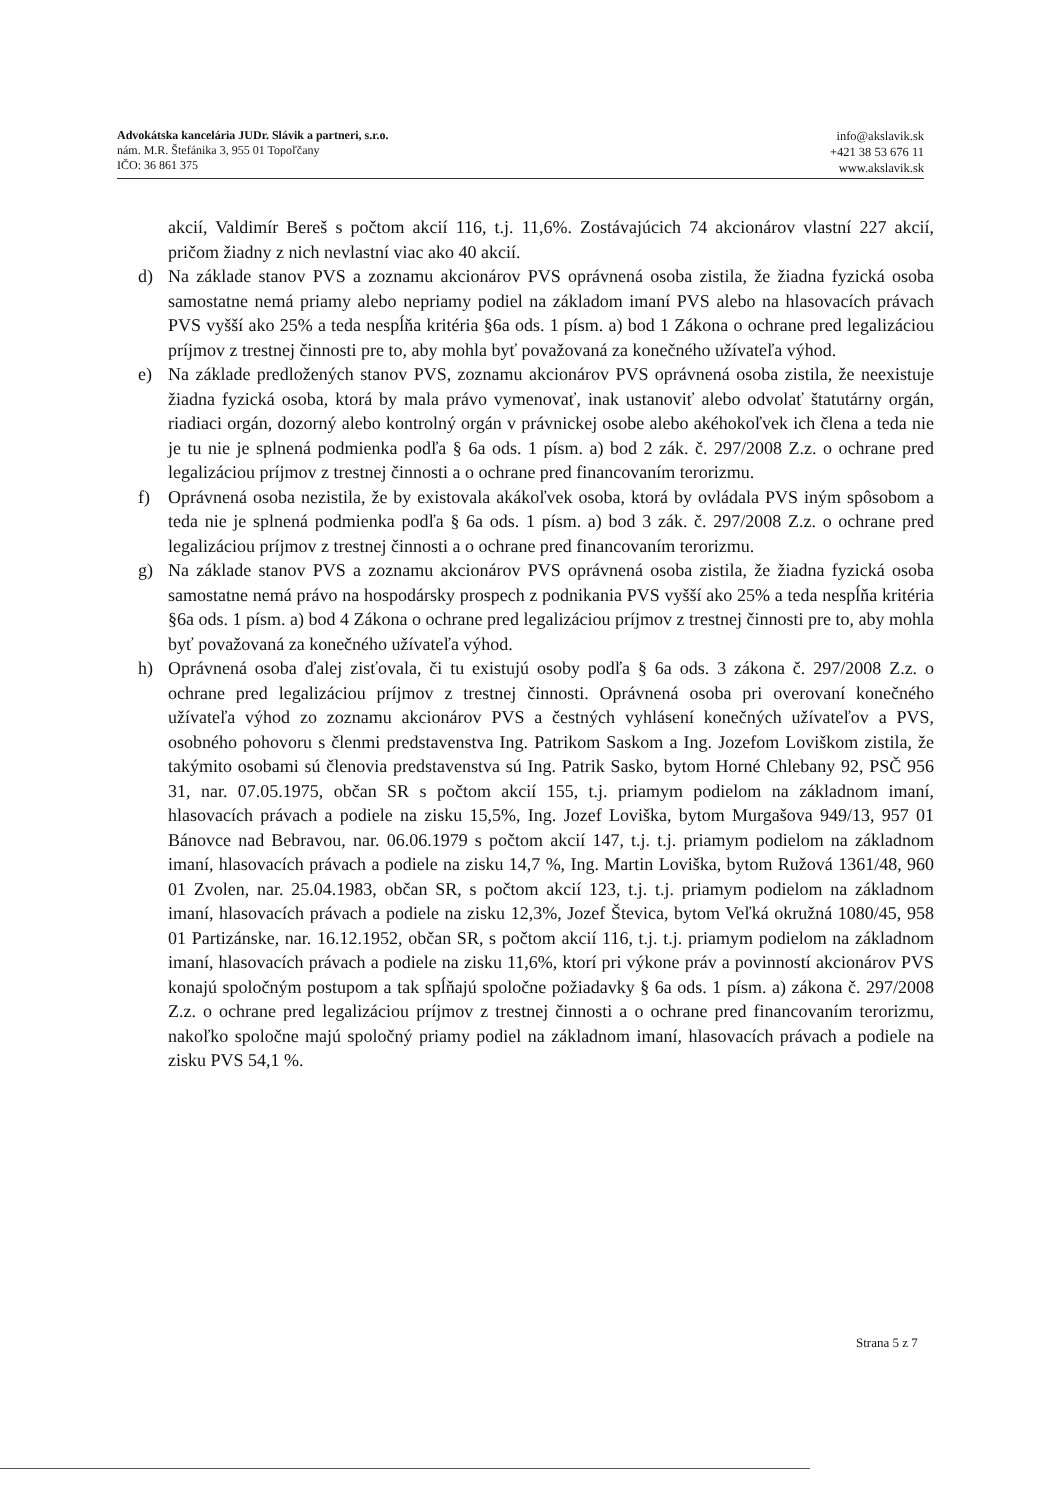Advokátska kancelária JUDr. Slávik a partneri, s.r.o.
nám. M.R. Štefánika 3, 955 01 Topoľčany
IČO: 36 861 375
info@akslavik.sk
+421 38 53 676 11
www.akslavik.sk
akcií, Valdimír Bereš s počtom akcií 116, t.j. 11,6%. Zostávajúcich 74 akcionárov vlastní 227 akcií, pričom žiadny z nich nevlastní viac ako 40 akcií.
d) Na základe stanov PVS a zoznamu akcionárov PVS oprávnená osoba zistila, že žiadna fyzická osoba samostatne nemá priamy alebo nepriamy podiel na základom imaní PVS alebo na hlasovacích právach PVS vyšší ako 25% a teda nespĺňa kritéria §6a ods. 1 písm. a) bod 1 Zákona o ochrane pred legalizáciou príjmov z trestnej činnosti pre to, aby mohla byť považovaná za konečného užívateľa výhod.
e) Na základe predložených stanov PVS, zoznamu akcionárov PVS oprávnená osoba zistila, že neexistuje žiadna fyzická osoba, ktorá by mala právo vymenovať, inak ustanoviť alebo odvolať štatutárny orgán, riadiaci orgán, dozorný alebo kontrolný orgán v právnickej osobe alebo akéhokoľvek ich člena a teda nie je tu nie je splnená podmienka podľa § 6a ods. 1 písm. a) bod 2 zák. č. 297/2008 Z.z. o ochrane pred legalizáciou príjmov z trestnej činnosti a o ochrane pred financovaním terorizmu.
f) Oprávnená osoba nezistila, že by existovala akákoľvek osoba, ktorá by ovládala PVS iným spôsobom a teda nie je splnená podmienka podľa § 6a ods. 1 písm. a) bod 3 zák. č. 297/2008 Z.z. o ochrane pred legalizáciou príjmov z trestnej činnosti a o ochrane pred financovaním terorizmu.
g) Na základe stanov PVS a zoznamu akcionárov PVS oprávnená osoba zistila, že žiadna fyzická osoba samostatne nemá právo na hospodársky prospech z podnikania PVS vyšší ako 25% a teda nespĺňa kritéria §6a ods. 1 písm. a) bod 4 Zákona o ochrane pred legalizáciou príjmov z trestnej činnosti pre to, aby mohla byť považovaná za konečného užívateľa výhod.
h) Oprávnená osoba ďalej zisťovala, či tu existujú osoby podľa § 6a ods. 3 zákona č. 297/2008 Z.z. o ochrane pred legalizáciou príjmov z trestnej činnosti. Oprávnená osoba pri overovaní konečného užívateľa výhod zo zoznamu akcionárov PVS a čestných vyhlásení konečných užívateľov a PVS, osobného pohovoru s členmi predstavenstva Ing. Patrikom Saskom a Ing. Jozefom Loviškom zistila, že takýmito osobami sú členovia predstavenstva sú Ing. Patrik Sasko, bytom Horné Chlebany 92, PSČ 956 31, nar. 07.05.1975, občan SR s počtom akcií 155, t.j. priamym podielom na základnom imaní, hlasovacích právach a podiele na zisku 15,5%, Ing. Jozef Loviška, bytom Murgašova 949/13, 957 01 Bánovce nad Bebravou, nar. 06.06.1979 s počtom akcií 147, t.j. t.j. priamym podielom na základnom imaní, hlasovacích právach a podiele na zisku 14,7 %, Ing. Martin Loviška, bytom Ružová 1361/48, 960 01 Zvolen, nar. 25.04.1983, občan SR, s počtom akcií 123, t.j. t.j. priamym podielom na základnom imaní, hlasovacích právach a podiele na zisku 12,3%, Jozef Števica, bytom Veľká okružná 1080/45, 958 01 Partizánske, nar. 16.12.1952, občan SR, s počtom akcií 116, t.j. t.j. priamym podielom na základnom imaní, hlasovacích právach a podiele na zisku 11,6%, ktorí pri výkone práv a povinností akcionárov PVS konajú spoločným postupom a tak spĺňajú spoločne požiadavky § 6a ods. 1 písm. a) zákona č. 297/2008 Z.z. o ochrane pred legalizáciou príjmov z trestnej činnosti a o ochrane pred financovaním terorizmu, nakoľko spoločne majú spoločný priamy podiel na základnom imaní, hlasovacích právach a podiele na zisku PVS 54,1 %.
Strana 5 z 7